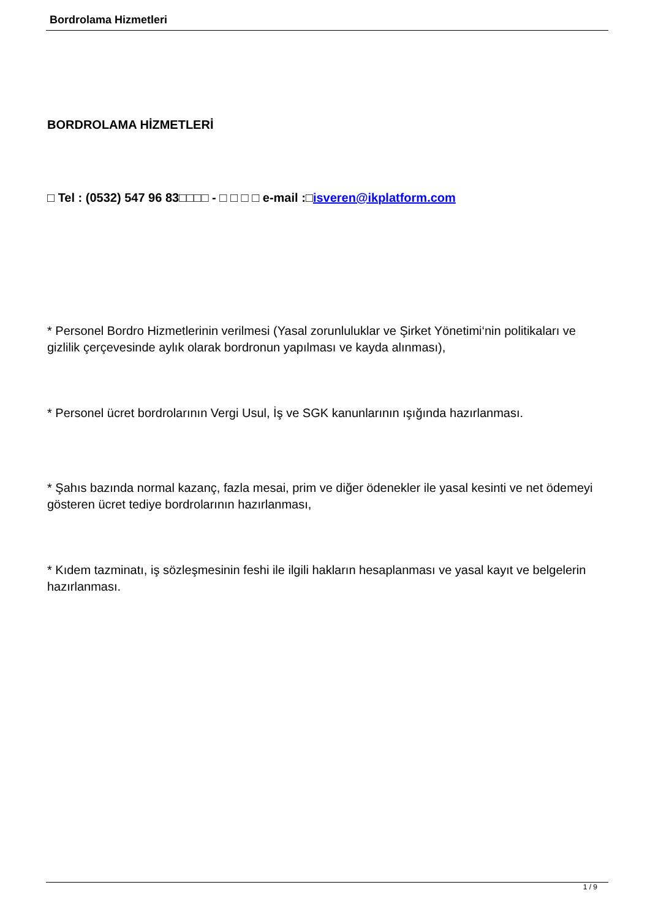Bordrolama Hizmetleri
BORDROLAMA HİZMETLERİ
□ Tel : (0532) 547 96 83□□□□ - □ □ □ □ e-mail :□isveren@ikplatform.com
* Personel Bordro Hizmetlerinin verilmesi (Yasal zorunluluklar ve Şirket Yönetimi‘nin politikaları ve gizlilik çerçevesinde aylık olarak bordronun yapılması ve kayda alınması),
* Personel ücret bordrolarının Vergi Usul, İş ve SGK kanunlarının ışığında hazırlanması.
* Şahıs bazında normal kazanç, fazla mesai, prim ve diğer ödenekler ile yasal kesinti ve net ödemeyi gösteren ücret tediye bordrolarının hazırlanması,
* Kıdem tazminatı, iş sözleşmesinin feshi ile ilgili hakların hesaplanması ve yasal kayıt ve belgelerin hazırlanması.
1 / 9